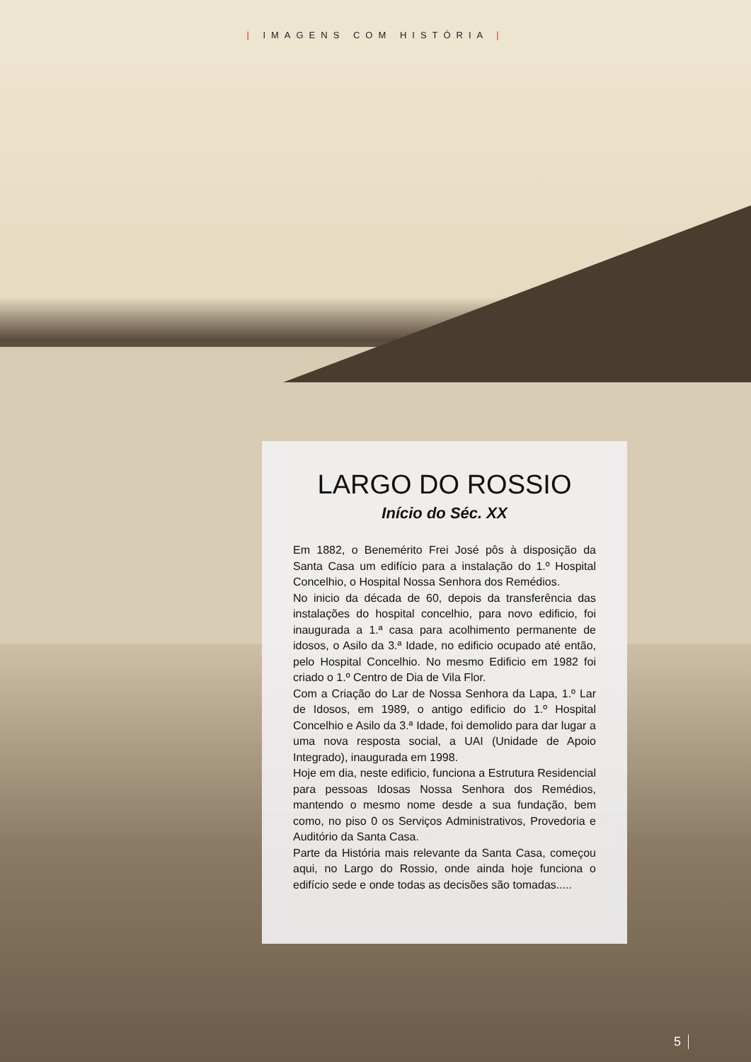| IMAGENS COM HISTÓRIA |
LARGO DO ROSSIO
Início do Séc. XX
Em 1882, o Benemérito Frei José pôs à disposição da Santa Casa um edifício para a instalação do 1.º Hospital Concelhio, o Hospital Nossa Senhora dos Remédios.
No inicio da década de 60, depois da transferência das instalações do hospital concelhio, para novo edificio, foi inaugurada a 1.ª casa para acolhimento permanente de idosos, o Asilo da 3.ª Idade, no edificio ocupado até então, pelo Hospital Concelhio. No mesmo Edificio em 1982 foi criado o 1.º Centro de Dia de Vila Flor.
Com a Criação do Lar de Nossa Senhora da Lapa, 1.º Lar de Idosos, em 1989, o antigo edificio do 1.º Hospital Concelhio e Asilo da 3.ª Idade, foi demolido para dar lugar a uma nova resposta social, a UAI (Unidade de Apoio Integrado), inaugurada em 1998.
Hoje em dia, neste edificio, funciona a Estrutura Residencial para pessoas Idosas Nossa Senhora dos Remédios, mantendo o mesmo nome desde a sua fundação, bem como, no piso 0 os Serviços Administrativos, Provedoria e Auditório da Santa Casa.
Parte da História mais relevante da Santa Casa, começou aqui, no Largo do Rossio, onde ainda hoje funciona o edifício sede e onde todas as decisões são tomadas.....
5